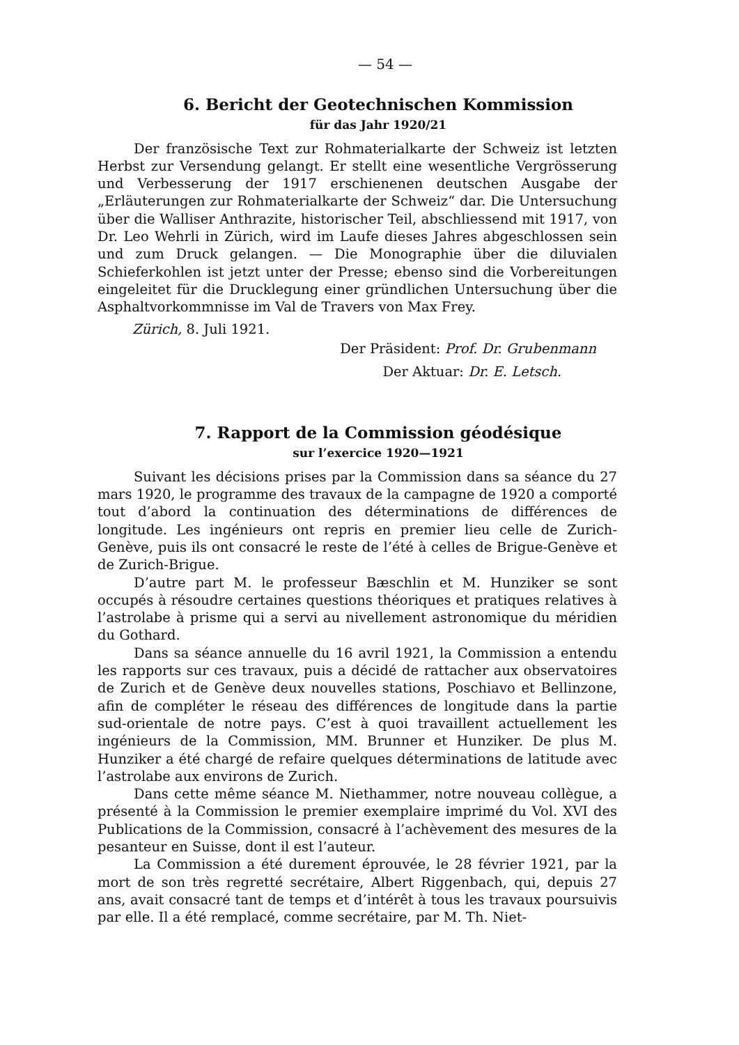— 54 —
6. Bericht der Geotechnischen Kommission
für das Jahr 1920/21
Der französische Text zur Rohmaterialkarte der Schweiz ist letzten Herbst zur Versendung gelangt. Er stellt eine wesentliche Vergrösserung und Verbesserung der 1917 erschienenen deutschen Ausgabe der „Erläuterungen zur Rohmaterialkarte der Schweiz“ dar. Die Untersuchung über die Walliser Anthrazite, historischer Teil, abschliessend mit 1917, von Dr. Leo Wehrli in Zürich, wird im Laufe dieses Jahres abgeschlossen sein und zum Druck gelangen. — Die Monographie über die diluvialen Schieferkohlen ist jetzt unter der Presse; ebenso sind die Vorbereitungen eingeleitet für die Drucklegung einer gründlichen Untersuchung über die Asphaltvorkommnisse im Val de Travers von Max Frey.
Zürich, 8. Juli 1921.
Der Präsident: Prof. Dr. Grubenmann
Der Aktuar: Dr. E. Letsch.
7. Rapport de la Commission géodésique
sur l’exercice 1920—1921
Suivant les décisions prises par la Commission dans sa séance du 27 mars 1920, le programme des travaux de la campagne de 1920 a comporté tout d’abord la continuation des déterminations de différences de longitude. Les ingénieurs ont repris en premier lieu celle de Zurich-Genève, puis ils ont consacré le reste de l’été à celles de Brigue-Genève et de Zurich-Brigue.
D’autre part M. le professeur Bæschlin et M. Hunziker se sont occupés à résoudre certaines questions théoriques et pratiques relatives à l’astrolabe à prisme qui a servi au nivellement astronomique du méridien du Gothard.
Dans sa séance annuelle du 16 avril 1921, la Commission a entendu les rapports sur ces travaux, puis a décidé de rattacher aux observatoires de Zurich et de Genève deux nouvelles stations, Poschiavo et Bellinzone, afin de compléter le réseau des différences de longitude dans la partie sud-orientale de notre pays. C’est à quoi travaillent actuellement les ingénieurs de la Commission, MM. Brunner et Hunziker. De plus M. Hunziker a été chargé de refaire quelques déterminations de latitude avec l’astrolabe aux environs de Zurich.
Dans cette même séance M. Niethammer, notre nouveau collègue, a présenté à la Commission le premier exemplaire imprimé du Vol. XVI des Publications de la Commission, consacré à l’achèvement des mesures de la pesanteur en Suisse, dont il est l’auteur.
La Commission a été durement éprouvée, le 28 février 1921, par la mort de son très regretté secrétaire, Albert Riggenbach, qui, depuis 27 ans, avait consacré tant de temps et d’intérêt à tous les travaux poursuivis par elle. Il a été remplacé, comme secrétaire, par M. Th. Niet-